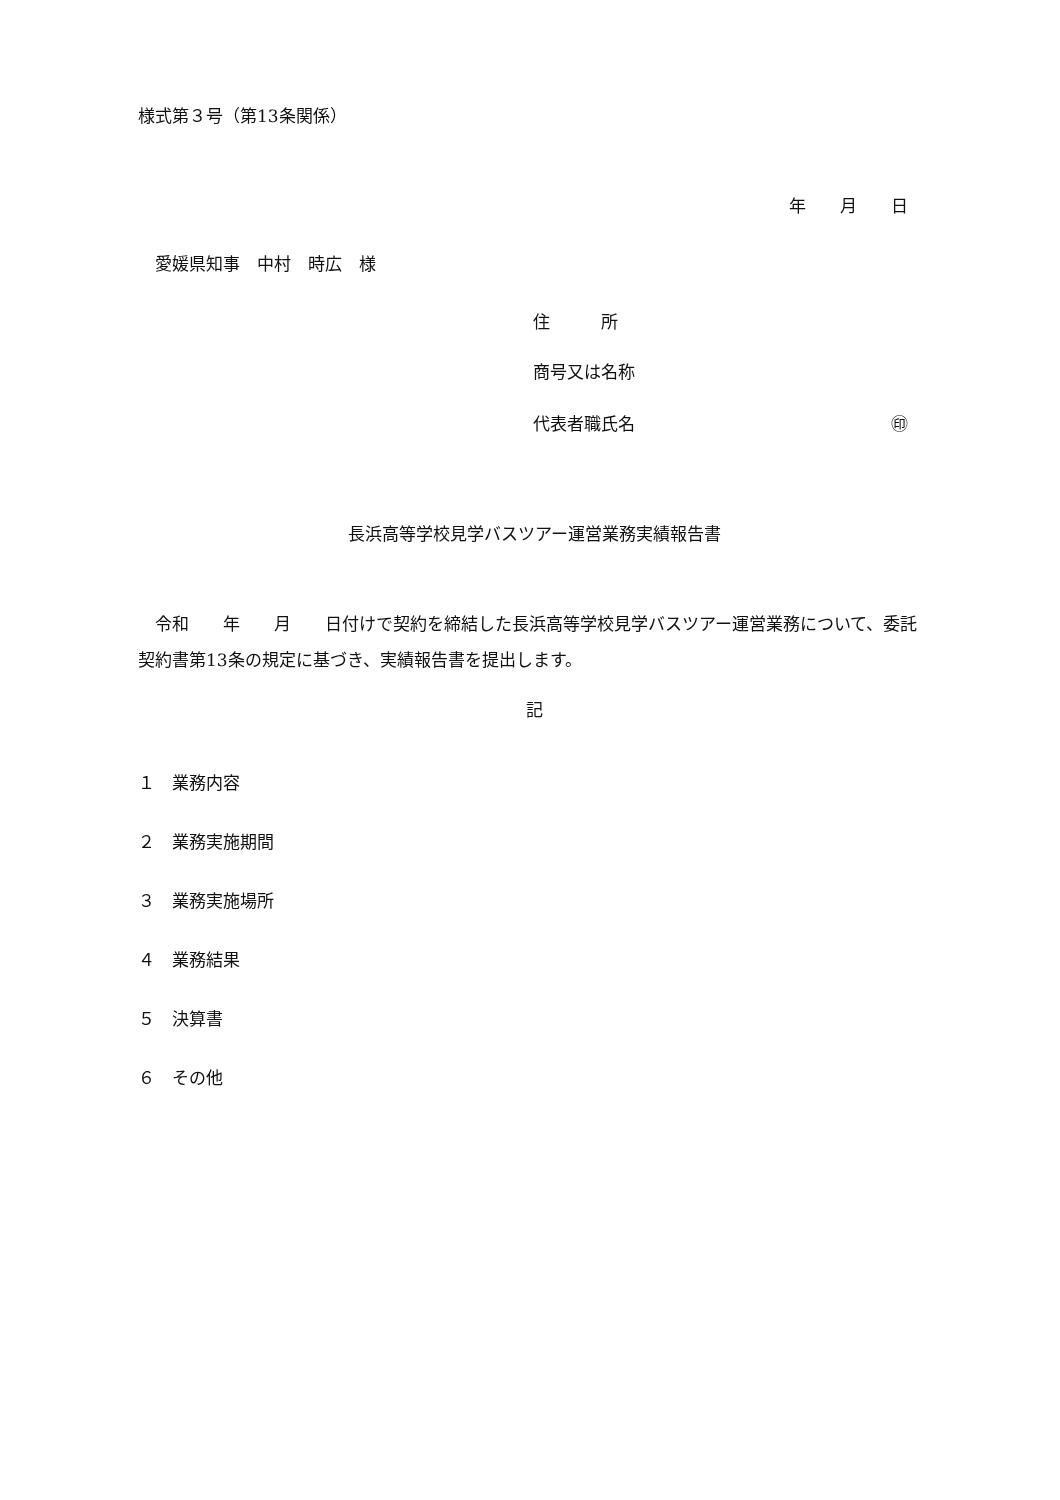様式第３号（第13条関係）
年　　月　　日
　愛媛県知事　中村　時広　様
住　　　所
商号又は名称
代表者職氏名 ㊞
長浜高等学校見学バスツアー運営業務実績報告書
　令和　　年　　月　　日付けで契約を締結した長浜高等学校見学バスツアー運営業務について、委託契約書第13条の規定に基づき、実績報告書を提出します。
記
１　業務内容
２　業務実施期間
３　業務実施場所
４　業務結果
５　決算書
６　その他